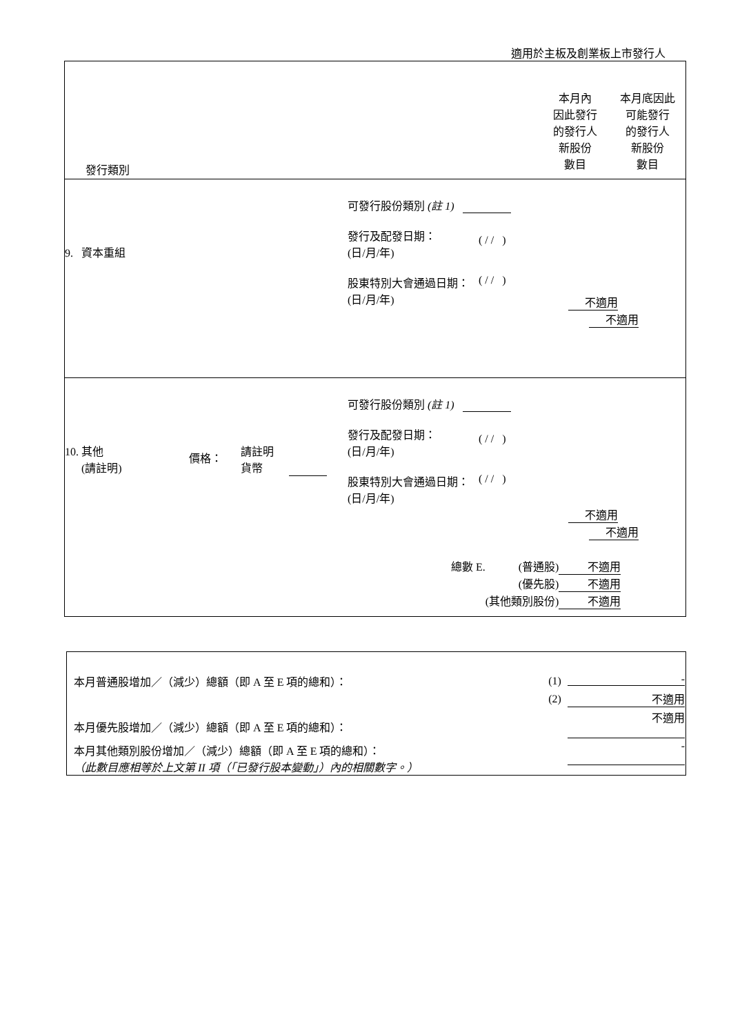適用於主板及創業板上市發行人
| 發行類別 本月內 因此發行 的發行人 新股份 數目 本月底因此 可能發行 的發行人 新股份 數目 |
| 9. 資本重組 可發行股份類別 (註 1) 發行及配發日期： (日/月/年) ( / / ) 股東特別大會通過日期： (日/月/年) ( / / ) 不適用 不適用 |
| 10. 其他 (請註明) 價格： 請註明 貨幣 可發行股份類別 (註 1) 發行及配發日期： (日/月/年) ( / / ) 股東特別大會通過日期： (日/月/年) ( / / ) 不適用 不適用 / 總數 E. / (普通股) / 不適用 / / / (優先股) / 不適用 / / / (其他類別股份) / 不適用 / |
| 本月普通股增加／（減少）總額（即 A 至 E 項的總和）： | (1) | - |
| | (2) | 不適用 |
| 本月優先股增加／（減少）總額（即 A 至 E 項的總和）： | | 不適用 |
| 本月其他類別股份增加／（減少）總額（即 A 至 E 項的總和）： （此數目應相等於上文第 II 項（「已發行股本變動」）內的相關數字。） | | - |